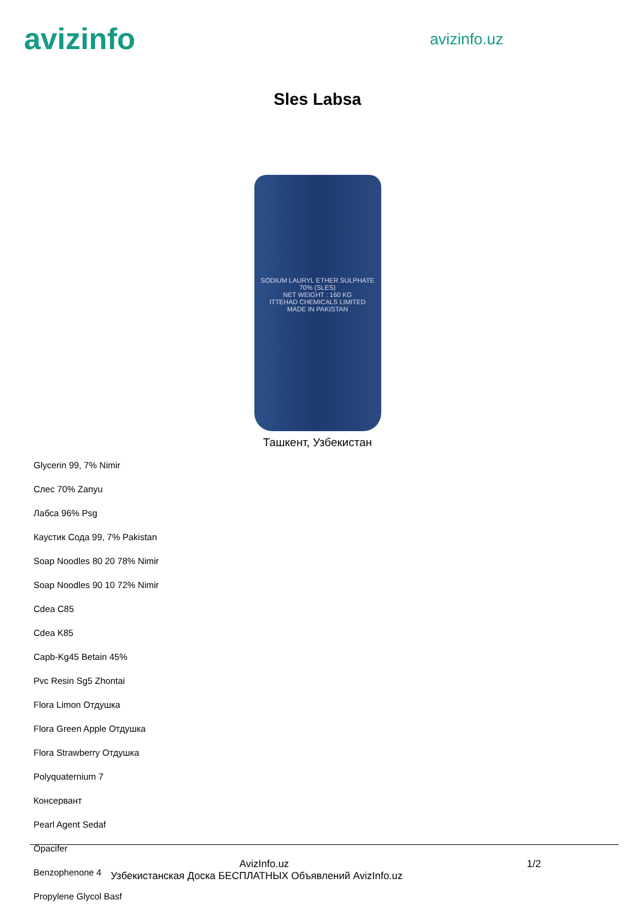avizinfo
avizinfo.uz
Sles Labsa
SODIUM LAURYL ETHER SULPHATE
70% (SLES)
NET WEIGHT : 160 KG
ITTEHAD CHEMICALS LIMITED
MADE IN PAKISTAN
Ташкент, Узбекистан
Glycerin 99, 7% Nimir
Слес 70% Zanyu
Лабса 96% Psg
Каустик Сода 99, 7% Pakistan
Soap Noodles 80 20 78% Nimir
Soap Noodles 90 10 72% Nimir
Cdea C85
Cdea K85
Capb-Kg45 Betain 45%
Pvc Resin Sg5 Zhontai
Flora Limon Отдушка
Flora Green Apple Отдушка
Flora Strawberry Отдушка
Polyquaternium 7
Консервант
Pearl Agent Sedaf
Opacifer
Benzophenone 4
Propylene Glycol Basf
AvizInfo.uz 1/2
Узбекистанская Доска БЕСПЛАТНЫХ Объявлений AvizInfo.uz